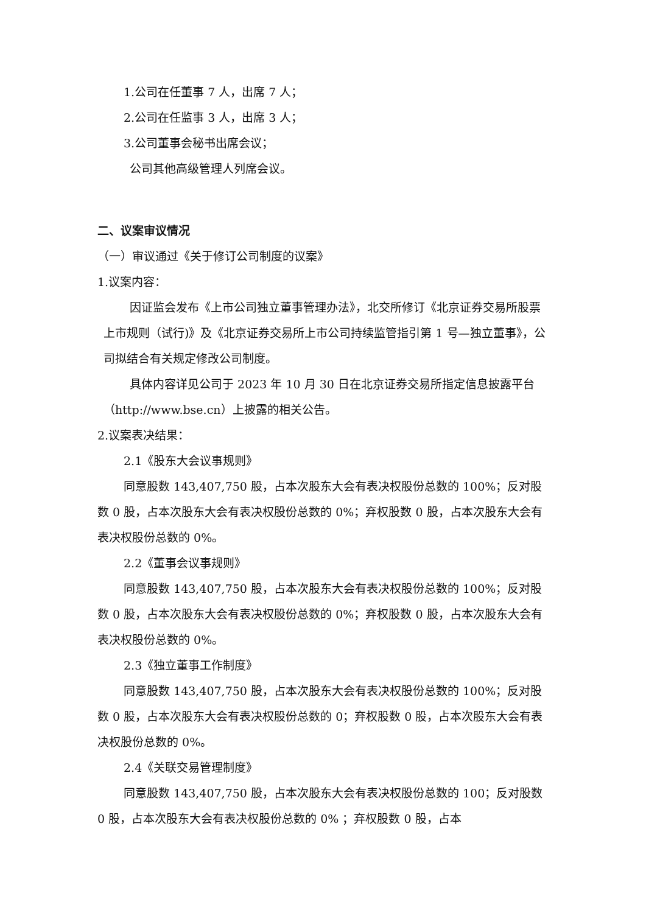1.公司在任董事 7 人，出席 7 人；
2.公司在任监事 3 人，出席 3 人；
3.公司董事会秘书出席会议；
公司其他高级管理人列席会议。
二、议案审议情况
（一）审议通过《关于修订公司制度的议案》
1.议案内容：
因证监会发布《上市公司独立董事管理办法》，北交所修订《北京证券交易所股票上市规则（试行)》及《北京证券交易所上市公司持续监管指引第 1 号—独立董事》，公司拟结合有关规定修改公司制度。
具体内容详见公司于 2023 年 10 月 30 日在北京证券交易所指定信息披露平台（http://www.bse.cn）上披露的相关公告。
2.议案表决结果：
2.1《股东大会议事规则》
同意股数 143,407,750 股，占本次股东大会有表决权股份总数的 100%；反对股数 0 股，占本次股东大会有表决权股份总数的 0%；弃权股数 0 股，占本次股东大会有表决权股份总数的 0%。
2.2《董事会议事规则》
同意股数 143,407,750 股，占本次股东大会有表决权股份总数的 100%；反对股数 0 股，占本次股东大会有表决权股份总数的 0%；弃权股数 0 股，占本次股东大会有表决权股份总数的 0%。
2.3《独立董事工作制度》
同意股数 143,407,750 股，占本次股东大会有表决权股份总数的 100%；反对股数 0 股，占本次股东大会有表决权股份总数的 0；弃权股数 0 股，占本次股东大会有表决权股份总数的 0%。
2.4《关联交易管理制度》
同意股数 143,407,750 股，占本次股东大会有表决权股份总数的 100；反对股数 0 股，占本次股东大会有表决权股份总数的 0% ；弃权股数 0 股，占本